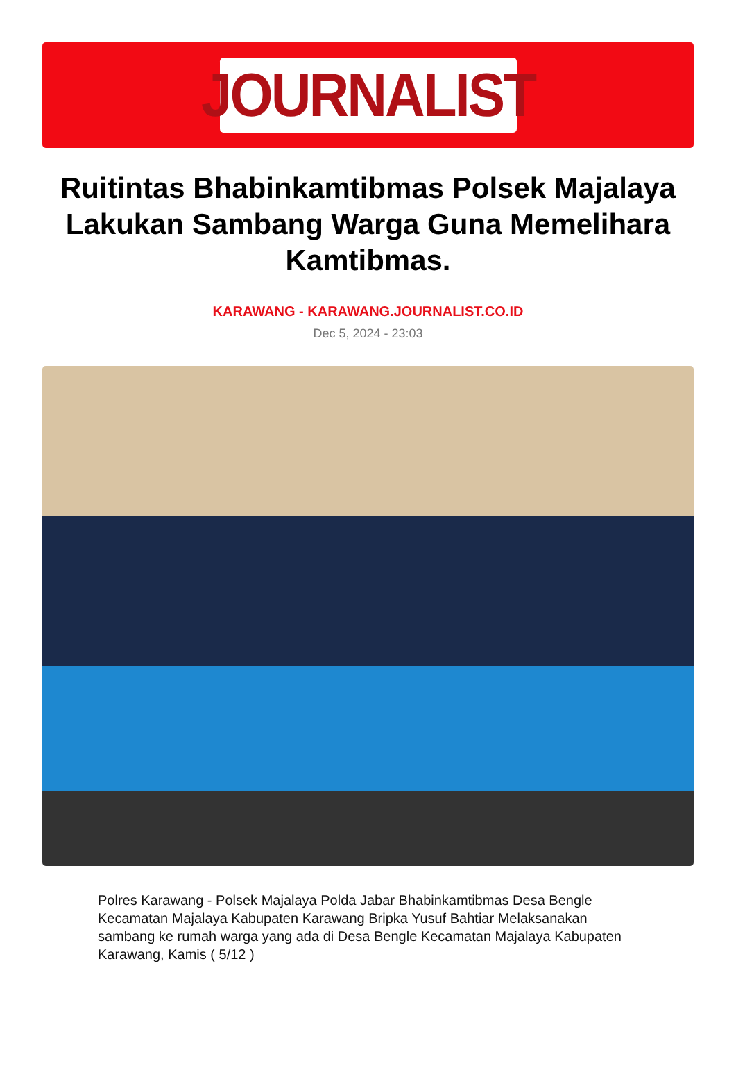JOURNALIST
Ruitintas Bhabinkamtibmas Polsek Majalaya Lakukan Sambang Warga Guna Memelihara Kamtibmas.
KARAWANG - KARAWANG.JOURNALIST.CO.ID
Dec 5, 2024 - 23:03
Polres Karawang - Polsek Majalaya Polda Jabar Bhabinkamtibmas Desa Bengle Kecamatan Majalaya Kabupaten Karawang Bripka Yusuf Bahtiar Melaksanakan sambang ke rumah warga yang ada di Desa Bengle Kecamatan Majalaya Kabupaten Karawang, Kamis ( 5/12 )